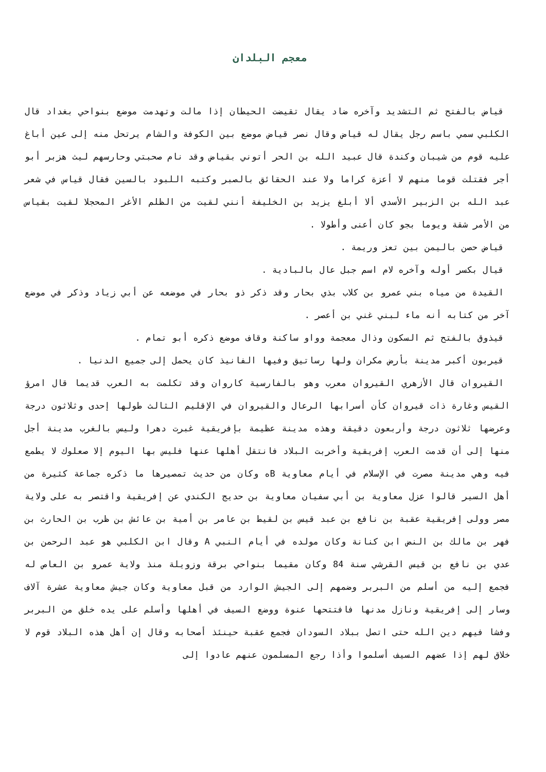معجم البلدان
قياض بالفتح ثم التشديد وآخره ضاد يقال تقيضت الحيطان إذا مالت وتهدمت موضع بنواحي بغداد قال الكلبي سمي باسم رجل يقال له قياض وقال نصر قياض موضع بين الكوفة والشام يرتحل منه إلى عين أباغ عليه قوم من شيبان وكندة قال عبيد الله بن الحر أتوني بقياض وقد نام صحبتي وحارسهم ليث هزبر أبو أجر فقتلت قوما منهم لا أعزة كراما ولا عند الحقائق بالصبر وكتبه اللبود بالسين فقال قياس في شعر عبد الله بن الزبير الأسدي ألا أبلغ يزيد بن الخليفة أنني لقيت من الظلم الأغر المحجلا لقيت بقياس من الأمر شقة ويوما بجو كان أعنى وأطولا .
قياض حصن باليمن بين تعز وريمة .
قيال بكسر أوله وآخره لام اسم جبل عال بالبادية .
القيدة من مياه بني عمرو بن كلاب بذي بحار وقد ذكر ذو بحار في موضعه عن أبي زياد وذكر في موضع آخر من كتابه أنه ماء لبني غني بن أعصر .
قيذوق بالفتح ثم السكون وذال معجمة وواو ساكنة وقاف موضع ذكره أبو تمام .
قيربون أكبر مدينة بأرض مكران ولها رساتيق وفيها الفانيذ كان يحمل إلى جميع الدنيا .
القيروان قال الأزهري القيروان معرب وهو بالفارسية كاروان وقد تكلمت به العرب قديما قال امرؤ القيس وغارة ذات قيروان كأن أسرابها الرعال والقيروان في الإقليم الثالث طولها إحدى وثلاثون درجة وعرضها ثلاثون درجة وأربعون دقيقة وهذه مدينة عظيمة بإفريقية غبرت دهرا وليس بالغرب مدينة أجل منها إلى أن قدمت العرب إفريقية وأخربت البلاد فانتقل أهلها عنها فليس بها اليوم إلا صعلوك لا يطمع فيه وهي مدينة مصرت في الإسلام في أيام معاوية Bه وكان من حديث تمصيرها ما ذكره جماعة كثيرة من أهل السير قالوا عزل معاوية بن أبي سفيان معاوية بن حديج الكندي عن إفريقية واقتصر به على ولاية مصر وولى إفريقية عقبة بن نافع بن عبد قيس بن لقيط بن عامر بن أمية بن عائش بن ظرب بن الحارث بن فهر بن مالك بن النض ابن كنانة وكان مولده في أيام النبي A وقال ابن الكلبي هو عبد الرحمن بن عدي بن نافع بن قيس القرشي سنة 84 وكان مقيما بنواحي برقة وزويلة منذ ولاية عمرو بن العاص له فجمع إليه من أسلم من البربر وضمهم إلى الجيش الوارد من قبل معاوية وكان جيش معاوية عشرة آلاف وسار إلى إفريقية ونازل مدنها فافتتحها عنوة ووضع السيف في أهلها وأسلم على يده خلق من البربر وفشا فيهم دين الله حتى اتصل ببلاد السودان فجمع عقبة حينئذ أصحابه وقال إن أهل هذه البلاد قوم لا خلاق لهم إذا عضهم السيف أسلموا وأذا رجع المسلمون عنهم عادوا إلى